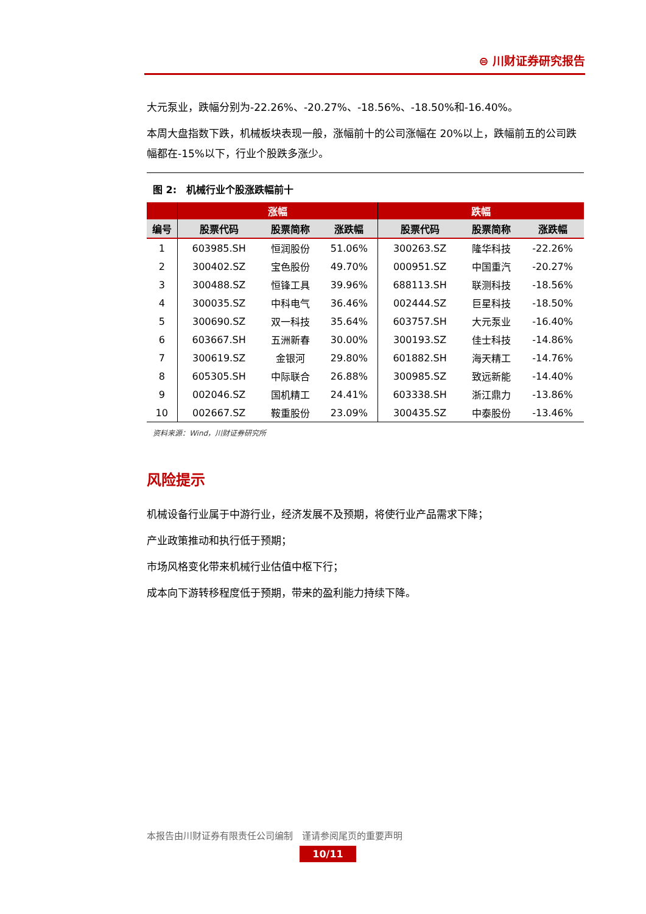⊜ 川财证券研究报告
大元泵业，跌幅分别为-22.26%、-20.27%、-18.56%、-18.50%和-16.40%。
本周大盘指数下跌，机械板块表现一般，涨幅前十的公司涨幅在 20%以上，跌幅前五的公司跌幅都在-15%以下，行业个股跌多涨少。
图 2:　机械行业个股涨跌幅前十
| | 涨幅 | | | 跌幅 | | |
| --- | --- | --- | --- | --- | --- | --- |
| 编号 | 股票代码 | 股票简称 | 涨跌幅 | 股票代码 | 股票简称 | 涨跌幅 |
| 1 | 603985.SH | 恒润股份 | 51.06% | 300263.SZ | 隆华科技 | -22.26% |
| 2 | 300402.SZ | 宝色股份 | 49.70% | 000951.SZ | 中国重汽 | -20.27% |
| 3 | 300488.SZ | 恒锋工具 | 39.96% | 688113.SH | 联测科技 | -18.56% |
| 4 | 300035.SZ | 中科电气 | 36.46% | 002444.SZ | 巨星科技 | -18.50% |
| 5 | 300690.SZ | 双一科技 | 35.64% | 603757.SH | 大元泵业 | -16.40% |
| 6 | 603667.SH | 五洲新春 | 30.00% | 300193.SZ | 佳士科技 | -14.86% |
| 7 | 300619.SZ | 金银河 | 29.80% | 601882.SH | 海天精工 | -14.76% |
| 8 | 605305.SH | 中际联合 | 26.88% | 300985.SZ | 致远新能 | -14.40% |
| 9 | 002046.SZ | 国机精工 | 24.41% | 603338.SH | 浙江鼎力 | -13.86% |
| 10 | 002667.SZ | 鞍重股份 | 23.09% | 300435.SZ | 中泰股份 | -13.46% |
资料来源：Wind，川财证券研究所
风险提示
机械设备行业属于中游行业，经济发展不及预期，将使行业产品需求下降；
产业政策推动和执行低于预期；
市场风格变化带来机械行业估值中枢下行；
成本向下游转移程度低于预期，带来的盈利能力持续下降。
本报告由川财证券有限责任公司编制　谨请参阅尾页的重要声明
10/11